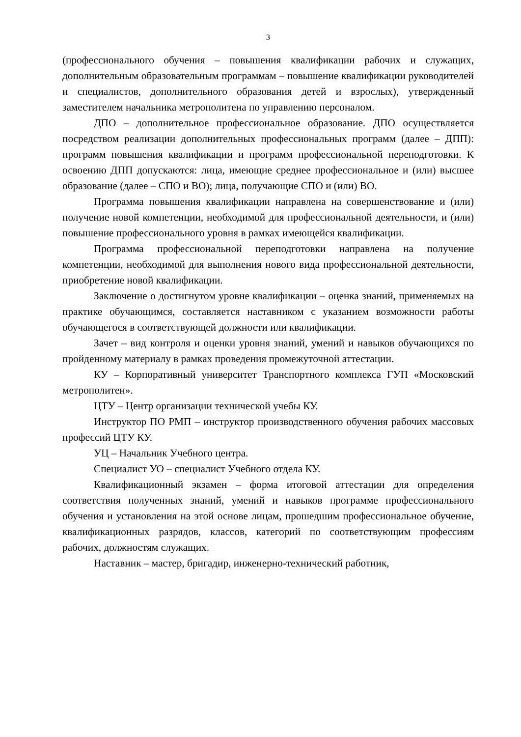3
(профессионального обучения – повышения квалификации рабочих и служащих, дополнительным образовательным программам – повышение квалификации руководителей и специалистов, дополнительного образования детей и взрослых), утвержденный заместителем начальника метрополитена по управлению персоналом.
ДПО – дополнительное профессиональное образование. ДПО осуществляется посредством реализации дополнительных профессиональных программ (далее – ДПП): программ повышения квалификации и программ профессиональной переподготовки. К освоению ДПП допускаются: лица, имеющие среднее профессиональное и (или) высшее образование (далее – СПО и ВО); лица, получающие СПО и (или) ВО.
Программа повышения квалификации направлена на совершенствование и (или) получение новой компетенции, необходимой для профессиональной деятельности, и (или) повышение профессионального уровня в рамках имеющейся квалификации.
Программа профессиональной переподготовки направлена на получение компетенции, необходимой для выполнения нового вида профессиональной деятельности, приобретение новой квалификации.
Заключение о достигнутом уровне квалификации – оценка знаний, применяемых на практике обучающимся, составляется наставником с указанием возможности работы обучающегося в соответствующей должности или квалификации.
Зачет – вид контроля и оценки уровня знаний, умений и навыков обучающихся по пройденному материалу в рамках проведения промежуточной аттестации.
КУ – Корпоративный университет Транспортного комплекса ГУП «Московский метрополитен».
ЦТУ – Центр организации технической учебы КУ.
Инструктор ПО РМП – инструктор производственного обучения рабочих массовых профессий ЦТУ КУ.
УЦ – Начальник Учебного центра.
Специалист УО – специалист Учебного отдела КУ.
Квалификационный экзамен – форма итоговой аттестации для определения соответствия полученных знаний, умений и навыков программе профессионального обучения и установления на этой основе лицам, прошедшим профессиональное обучение, квалификационных разрядов, классов, категорий по соответствующим профессиям рабочих, должностям служащих.
Наставник – мастер, бригадир, инженерно-технический работник,